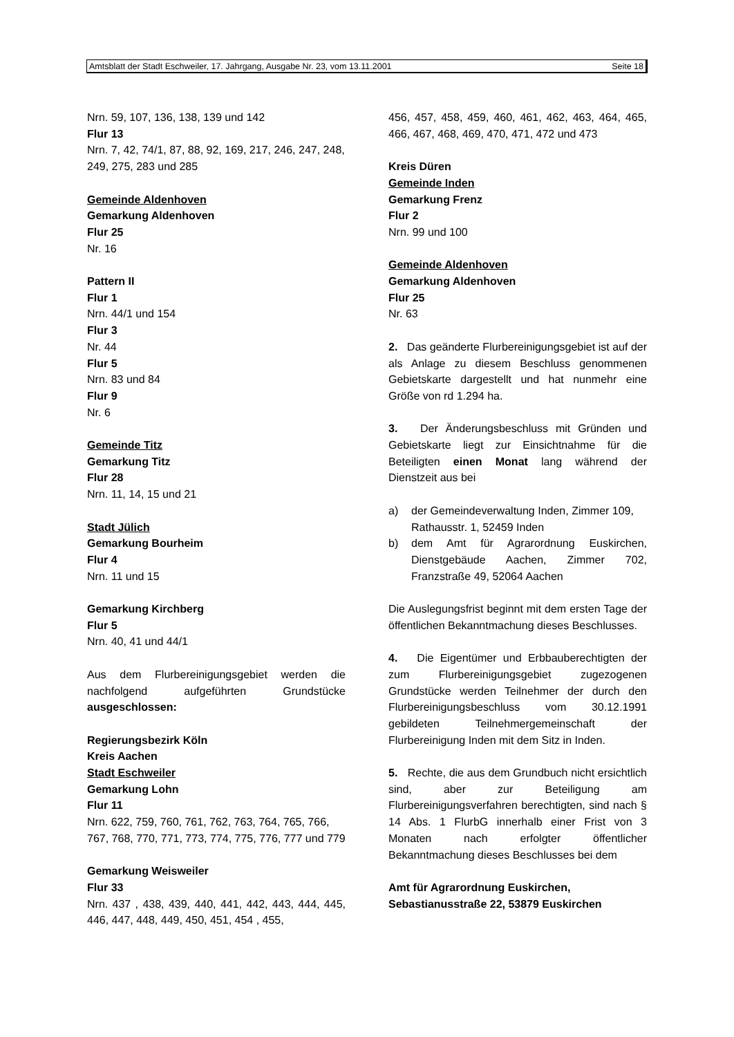Amtsblatt der Stadt Eschweiler, 17. Jahrgang, Ausgabe Nr. 23, vom 13.11.2001 Seite 18
Nrn. 59, 107, 136, 138, 139 und 142
Flur 13
Nrn. 7, 42, 74/1, 87, 88, 92, 169, 217, 246, 247, 248, 249, 275, 283 und 285
Gemeinde Aldenhoven
Gemarkung Aldenhoven
Flur 25
Nr. 16
Pattern II
Flur 1
Nrn. 44/1 und 154
Flur 3
Nr. 44
Flur 5
Nrn. 83 und 84
Flur 9
Nr. 6
Gemeinde Titz
Gemarkung Titz
Flur 28
Nrn. 11, 14, 15 und 21
Stadt Jülich
Gemarkung Bourheim
Flur 4
Nrn. 11 und 15
Gemarkung Kirchberg
Flur 5
Nrn. 40, 41 und 44/1
Aus dem Flurbereinigungsgebiet werden die nachfolgend aufgeführten Grundstücke ausgeschlossen:
Regierungsbezirk Köln
Kreis Aachen
Stadt Eschweiler
Gemarkung Lohn
Flur 11
Nrn. 622, 759, 760, 761, 762, 763, 764, 765, 766, 767, 768, 770, 771, 773, 774, 775, 776, 777 und 779
Gemarkung Weisweiler
Flur 33
Nrn. 437 , 438, 439, 440, 441, 442, 443, 444, 445, 446, 447, 448, 449, 450, 451, 454 , 455,
456, 457, 458, 459, 460, 461, 462, 463, 464, 465, 466, 467, 468, 469, 470, 471, 472 und 473
Kreis Düren
Gemeinde Inden
Gemarkung Frenz
Flur 2
Nrn. 99 und 100
Gemeinde Aldenhoven
Gemarkung Aldenhoven
Flur 25
Nr. 63
2. Das geänderte Flurbereinigungsgebiet ist auf der als Anlage zu diesem Beschluss genommenen Gebietskarte dargestellt und hat nunmehr eine Größe von rd 1.294 ha.
3. Der Änderungsbeschluss mit Gründen und Gebietskarte liegt zur Einsichtnahme für die Beteiligten einen Monat lang während der Dienstzeit aus bei
a) der Gemeindeverwaltung Inden, Zimmer 109, Rathausstr. 1, 52459 Inden
b) dem Amt für Agrarordnung Euskirchen, Dienstgebäude Aachen, Zimmer 702, Franzstraße 49, 52064 Aachen
Die Auslegungsfrist beginnt mit dem ersten Tage der öffentlichen Bekanntmachung dieses Beschlusses.
4. Die Eigentümer und Erbbauberechtigten der zum Flurbereinigungsgebiet zugezogenen Grundstücke werden Teilnehmer der durch den Flurbereinigungsbeschluss vom 30.12.1991 gebildeten Teilnehmergemeinschaft der Flurbereinigung Inden mit dem Sitz in Inden.
5. Rechte, die aus dem Grundbuch nicht ersichtlich sind, aber zur Beteiligung am Flurbereinigungsverfahren berechtigten, sind nach § 14 Abs. 1 FlurbG innerhalb einer Frist von 3 Monaten nach erfolgter öffentlicher Bekanntmachung dieses Beschlusses bei dem
Amt für Agrarordnung Euskirchen,
Sebastianusstraße 22, 53879 Euskirchen